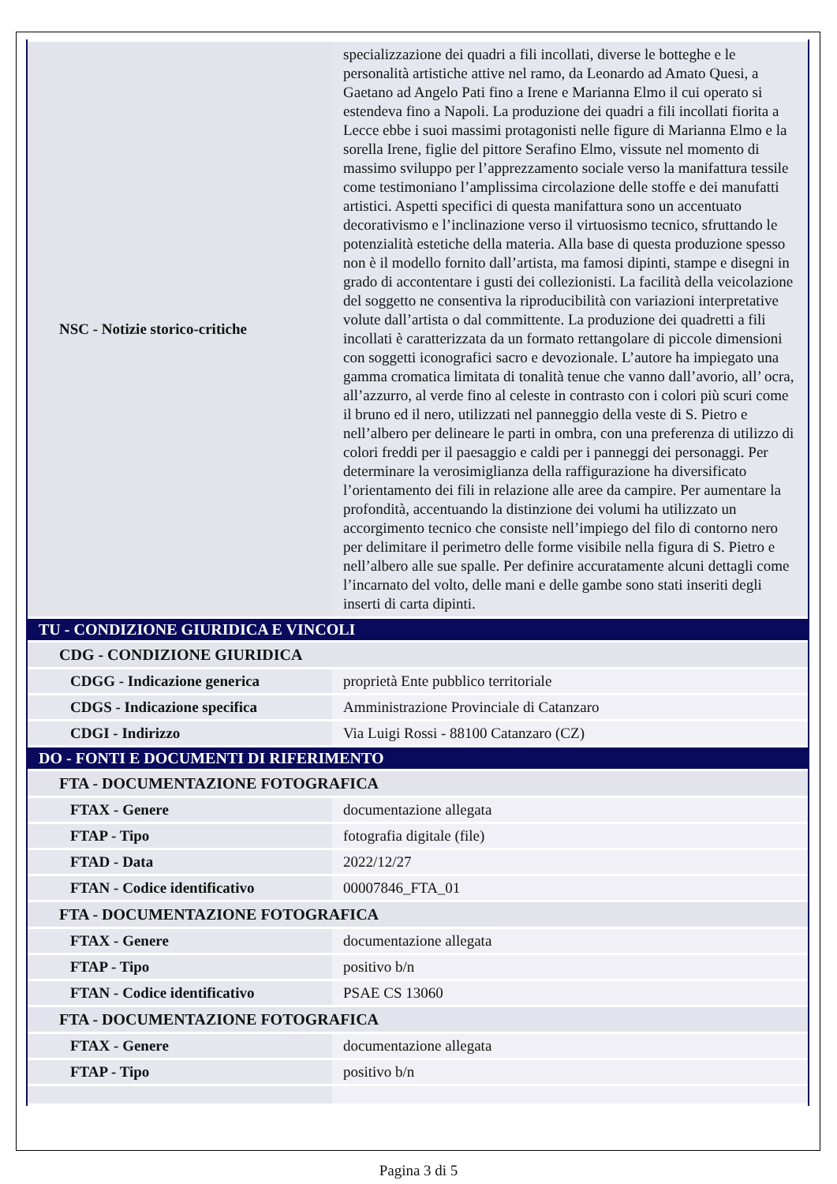| NSC - Notizie storico-critiche | specializzazione dei quadri a fili incollati, diverse le botteghe e le personalità artistiche attive nel ramo, da Leonardo ad Amato Quesi, a Gaetano ad Angelo Pati fino a Irene e Marianna Elmo il cui operato si estendeva fino a Napoli. La produzione dei quadri a fili incollati fiorita a Lecce ebbe i suoi massimi protagonisti nelle figure di Marianna Elmo e la sorella Irene, figlie del pittore Serafino Elmo, vissute nel momento di massimo sviluppo per l’apprezzamento sociale verso la manifattura tessile come testimoniano l’amplissima circolazione delle stoffe e dei manufatti artistici. Aspetti specifici di questa manifattura sono un accentuato decorativismo e l’inclinazione verso il virtuosismo tecnico, sfruttando le potenzialità estetiche della materia. Alla base di questa produzione spesso non è il modello fornito dall’artista, ma famosi dipinti, stampe e disegni in grado di accontentare i gusti dei collezionisti. La facilità della veicolazione del soggetto ne consentiva la riproducibilità con variazioni interpretative volute dall’artista o dal committente. La produzione dei quadretti a fili incollati è caratterizzata da un formato rettangolare di piccole dimensioni con soggetti iconografici sacro e devozionale. L’autore ha impiegato una gamma cromatica limitata di tonalità tenue che vanno dall’avorio, all’ ocra, all’azzurro, al verde fino al celeste in contrasto con i colori più scuri come il bruno ed il nero, utilizzati nel panneggio della veste di S. Pietro e nell’albero per delineare le parti in ombra, con una preferenza di utilizzo di colori freddi per il paesaggio e caldi per i panneggi dei personaggi. Per determinare la verosimiglianza della raffigurazione ha diversificato l’orientamento dei fili in relazione alle aree da campire. Per aumentare la profondità, accentuando la distinzione dei volumi ha utilizzato un accorgimento tecnico che consiste nell’impiego del filo di contorno nero per delimitare il perimetro delle forme visibile nella figura di S. Pietro e nell’albero alle sue spalle. Per definire accuratamente alcuni dettagli come l’incarnato del volto, delle mani e delle gambe sono stati inseriti degli inserti di carta dipinti. |
| TU - CONDIZIONE GIURIDICA E VINCOLI | |
| CDG - CONDIZIONE GIURIDICA | |
| CDGG - Indicazione generica | proprietà Ente pubblico territoriale |
| CDGS - Indicazione specifica | Amministrazione Provinciale di Catanzaro |
| CDGI - Indirizzo | Via Luigi Rossi - 88100 Catanzaro (CZ) |
| DO - FONTI E DOCUMENTI DI RIFERIMENTO | |
| FTA - DOCUMENTAZIONE FOTOGRAFICA | |
| FTAX - Genere | documentazione allegata |
| FTAP - Tipo | fotografia digitale (file) |
| FTAD - Data | 2022/12/27 |
| FTAN - Codice identificativo | 00007846_FTA_01 |
| FTA - DOCUMENTAZIONE FOTOGRAFICA | |
| FTAX - Genere | documentazione allegata |
| FTAP - Tipo | positivo b/n |
| FTAN - Codice identificativo | PSAE CS 13060 |
| FTA - DOCUMENTAZIONE FOTOGRAFICA | |
| FTAX - Genere | documentazione allegata |
| FTAP - Tipo | positivo b/n |
Pagina 3 di 5